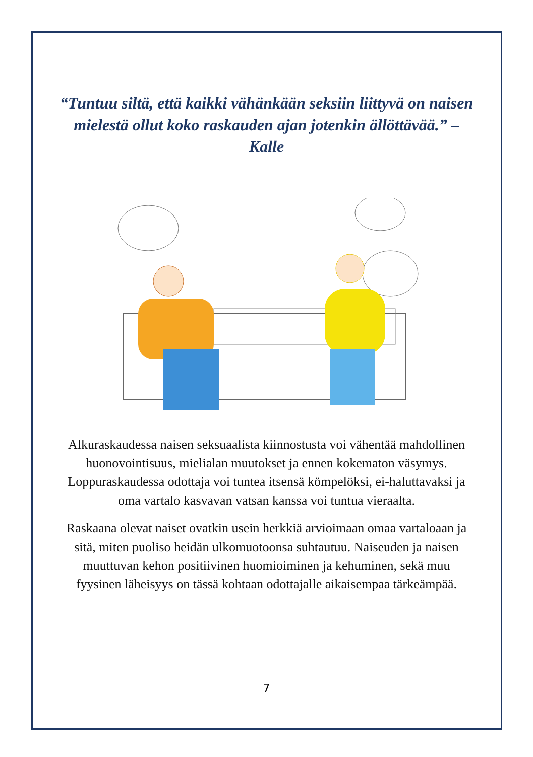“Tuntuu siltä, että kaikki vähänkään seksiin liittyvä on naisen mielestä ollut koko raskauden ajan jotenkin ällöttävää.” – Kalle
Alkuraskaudessa naisen seksuaalista kiinnostusta voi vähentää mahdollinen huonovointisuus, mielialan muutokset ja ennen kokematon väsymys. Loppuraskaudessa odottaja voi tuntea itsensä kömpelöksi, ei-haluttavaksi ja oma vartalo kasvavan vatsan kanssa voi tuntua vieraalta.
Raskaana olevat naiset ovatkin usein herkkiä arvioimaan omaa vartaloaan ja sitä, miten puoliso heidän ulkomuotoonsa suhtautuu. Naiseuden ja naisen muuttuvan kehon positiivinen huomioiminen ja kehuminen, sekä muu fyysinen läheisyys on tässä kohtaan odottajalle aikaisempaa tärkeämpää.
7